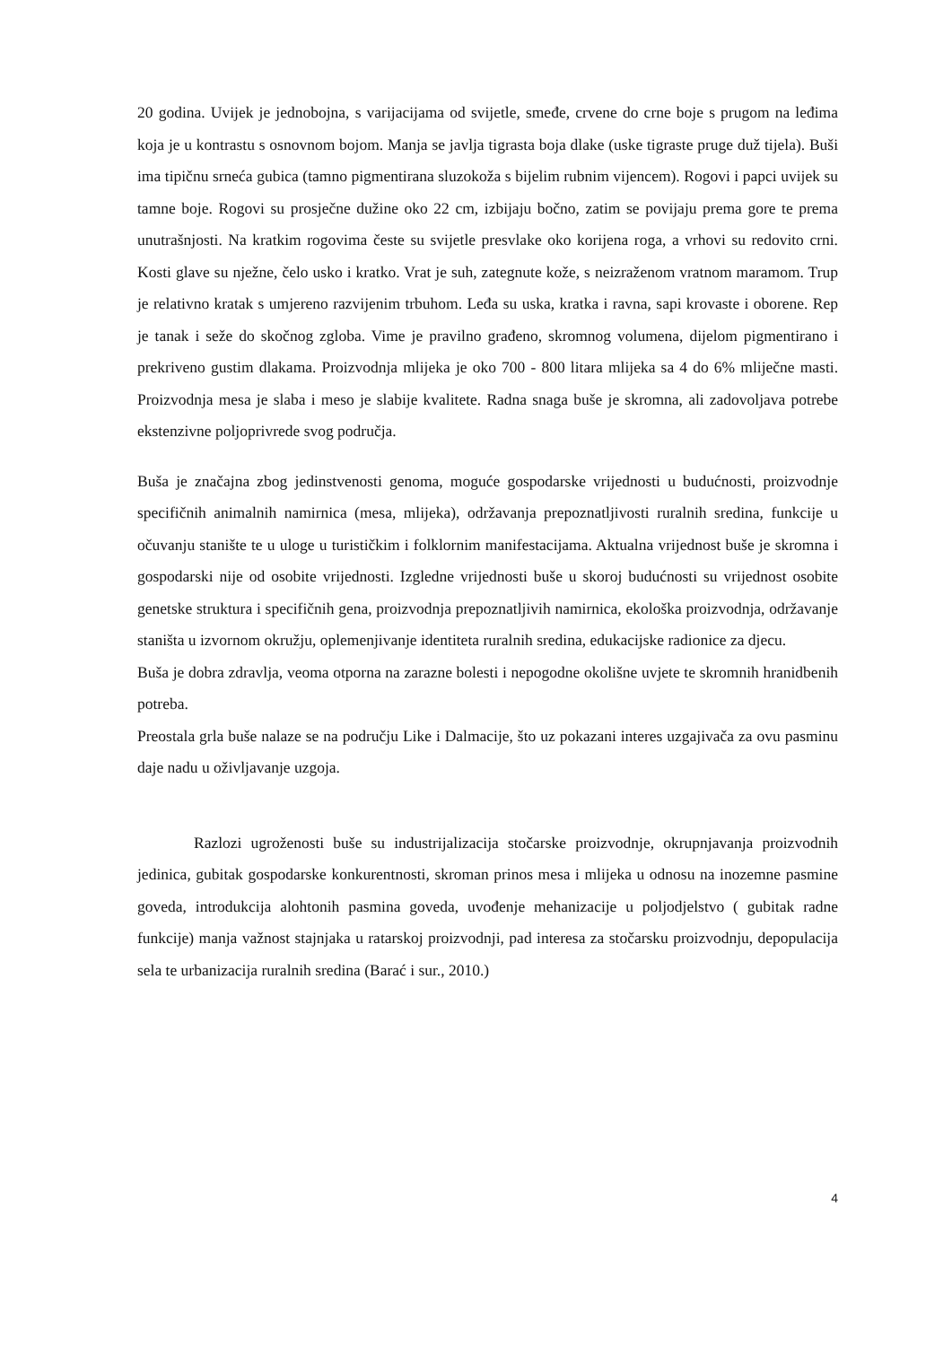20 godina. Uvijek je jednobojna, s varijacijama od svijetle, smeđe, crvene do crne boje s prugom na leđima koja je u kontrastu s osnovnom bojom. Manja se javlja tigrasta boja dlake (uske tigraste pruge duž tijela). Buši ima tipičnu srneća gubica (tamno pigmentirana sluzokoža s bijelim rubnim vijencem). Rogovi i papci uvijek su tamne boje. Rogovi su prosječne dužine oko 22 cm, izbijaju bočno, zatim se povijaju prema gore te prema unutrašnjosti. Na kratkim rogovima česte su svijetle presvlake oko korijena roga, a vrhovi su redovito crni. Kosti glave su nježne, čelo usko i kratko. Vrat je suh, zategnute kože, s neizraženom vratnom maramom. Trup je relativno kratak s umjereno razvijenim trbuhom. Leđa su uska, kratka i ravna, sapi krovaste i oborene. Rep je tanak i seže do skočnog zgloba. Vime je pravilno građeno, skromnog volumena, dijelom pigmentirano i prekriveno gustim dlakama. Proizvodnja mlijeka je oko 700 - 800 litara mlijeka sa 4 do 6% mliječne masti. Proizvodnja mesa je slaba i meso je slabije kvalitete. Radna snaga buše je skromna, ali zadovoljava potrebe ekstenzivne poljoprivrede svog područja.
Buša je značajna zbog jedinstvenosti genoma, moguće gospodarske vrijednosti u budućnosti, proizvodnje specifičnih animalnih namirnica (mesa, mlijeka), održavanja prepoznatljivosti ruralnih sredina, funkcije u očuvanju stanište te u uloge u turističkim i folklornim manifestacijama. Aktualna vrijednost buše je skromna i gospodarski nije od osobite vrijednosti. Izgledne vrijednosti buše u skoroj budućnosti su vrijednost osobite genetske struktura i specifičnih gena, proizvodnja prepoznatljivih namirnica, ekološka proizvodnja, održavanje staništa u izvornom okružju, oplemenjivanje identiteta ruralnih sredina, edukacijske radionice za djecu.
Buša je dobra zdravlja, veoma otporna na zarazne bolesti i nepogodne okolišne uvjete te skromnih hranidbenih potreba.
Preostala grla buše nalaze se na području Like i Dalmacije, što uz pokazani interes uzgajivača za ovu pasminu daje nadu u oživljavanje uzgoja.
Razlozi ugroženosti buše su industrijalizacija stočarske proizvodnje, okrupnjavanja proizvodnih jedinica, gubitak gospodarske konkurentnosti, skroman prinos mesa i mlijeka u odnosu na inozemne pasmine goveda, introdukcija alohtonih pasmina goveda, uvođenje mehanizacije u poljodjelstvo ( gubitak radne funkcije) manja važnost stajnjaka u ratarskoj proizvodnji, pad interesa za stočarsku proizvodnju, depopulacija sela te urbanizacija ruralnih sredina (Barać i sur., 2010.)
4